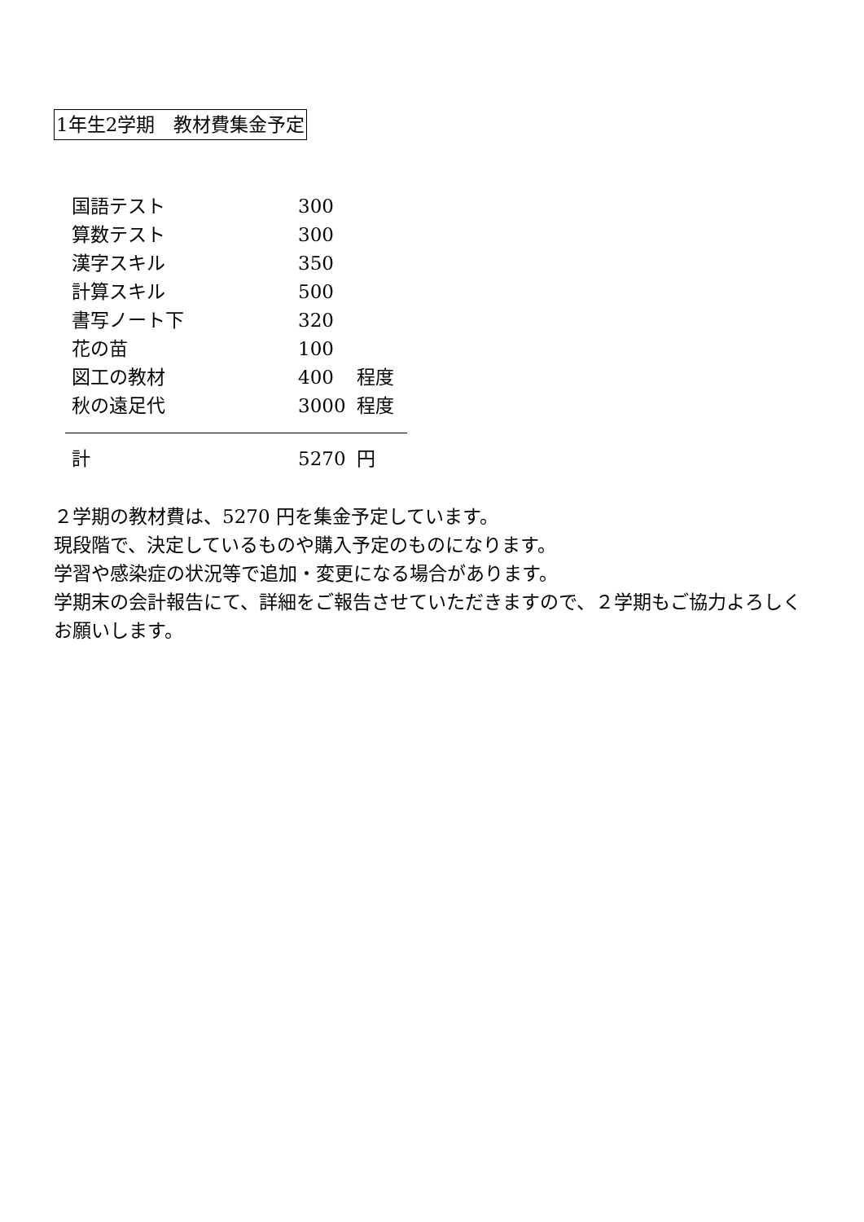1年生2学期　教材費集金予定
| 国語テスト | 300 | |
| 算数テスト | 300 | |
| 漢字スキル | 350 | |
| 計算スキル | 500 | |
| 書写ノート下 | 320 | |
| 花の苗 | 100 | |
| 図工の教材 | 400 | 程度 |
| 秋の遠足代 | 3000 | 程度 |
| 計 | 5270 | 円 |
２学期の教材費は、5270 円を集金予定しています。
現段階で、決定しているものや購入予定のものになります。
学習や感染症の状況等で追加・変更になる場合があります。
学期末の会計報告にて、詳細をご報告させていただきますので、２学期もご協力よろしくお願いします。